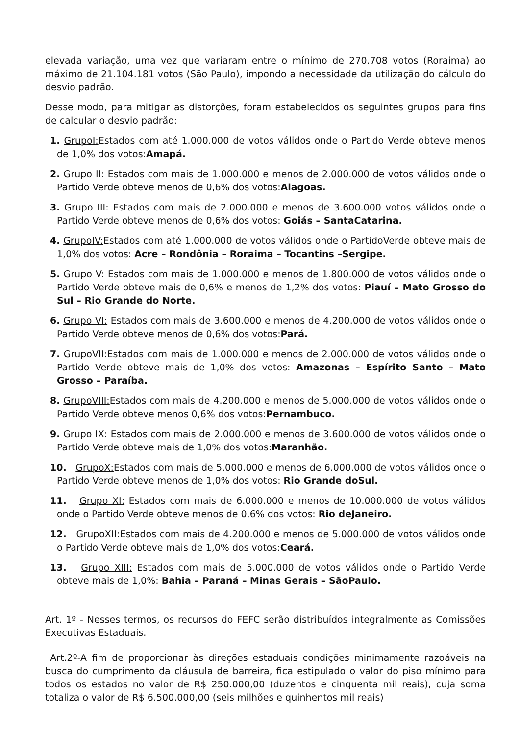elevada variação, uma vez que variaram entre o mínimo de 270.708 votos (Roraima) ao máximo de 21.104.181 votos (São Paulo), impondo a necessidade da utilização do cálculo do desvio padrão.
Desse modo, para mitigar as distorções, foram estabelecidos os seguintes grupos para fins de calcular o desvio padrão:
1. GrupoI: Estados com até 1.000.000 de votos válidos onde o Partido Verde obteve menos de 1,0% dos votos:Amapá.
2. Grupo II: Estados com mais de 1.000.000 e menos de 2.000.000 de votos válidos onde o Partido Verde obteve menos de 0,6% dos votos:Alagoas.
3. Grupo III: Estados com mais de 2.000.000 e menos de 3.600.000 votos válidos onde o Partido Verde obteve menos de 0,6% dos votos: Goiás – SantaCatarina.
4. GrupoIV: Estados com até 1.000.000 de votos válidos onde o PartidoVerde obteve mais de 1,0% dos votos: Acre – Rondônia – Roraima – Tocantins –Sergipe.
5. Grupo V: Estados com mais de 1.000.000 e menos de 1.800.000 de votos válidos onde o Partido Verde obteve mais de 0,6% e menos de 1,2% dos votos: Piauí – Mato Grosso do Sul – Rio Grande do Norte.
6. Grupo VI: Estados com mais de 3.600.000 e menos de 4.200.000 de votos válidos onde o Partido Verde obteve menos de 0,6% dos votos:Pará.
7. GrupoVII: Estados com mais de 1.000.000 e menos de 2.000.000 de votos válidos onde o Partido Verde obteve mais de 1,0% dos votos: Amazonas – Espírito Santo – Mato Grosso – Paraíba.
8. GrupoVIII: Estados com mais de 4.200.000 e menos de 5.000.000 de votos válidos onde o Partido Verde obteve menos 0,6% dos votos:Pernambuco.
9. Grupo IX: Estados com mais de 2.000.000 e menos de 3.600.000 de votos válidos onde o Partido Verde obteve mais de 1,0% dos votos:Maranhão.
10. GrupoX: Estados com mais de 5.000.000 e menos de 6.000.000 de votos válidos onde o Partido Verde obteve menos de 1,0% dos votos: Rio Grande doSul.
11. Grupo XI: Estados com mais de 6.000.000 e menos de 10.000.000 de votos válidos onde o Partido Verde obteve menos de 0,6% dos votos: Rio deJaneiro.
12. GrupoXII: Estados com mais de 4.200.000 e menos de 5.000.000 de votos válidos onde o Partido Verde obteve mais de 1,0% dos votos:Ceará.
13. Grupo XIII: Estados com mais de 5.000.000 de votos válidos onde o Partido Verde obteve mais de 1,0%: Bahia – Paraná – Minas Gerais – SãoPaulo.
Art. 1º - Nesses termos, os recursos do FEFC serão distribuídos integralmente as Comissões Executivas Estaduais.
Art.2º-A fim de proporcionar às direções estaduais condições minimamente razoáveis na busca do cumprimento da cláusula de barreira, fica estipulado o valor do piso mínimo para todos os estados no valor de R$ 250.000,00 (duzentos e cinquenta mil reais), cuja soma totaliza o valor de R$ 6.500.000,00 (seis milhões e quinhentos mil reais)